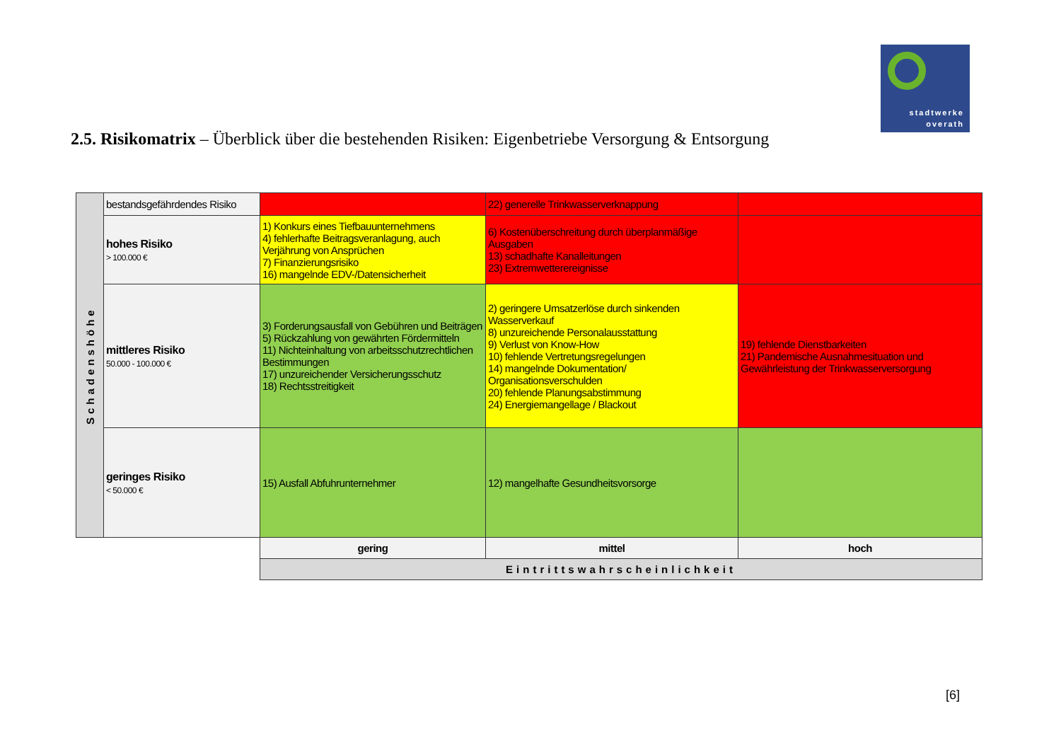stadtwerke
overath
2.5. Risikomatrix – Überblick über die bestehenden Risiken: Eigenbetriebe Versorgung & Entsorgung
| Schadenshöhe | bestandsgefährdendes Risiko | | 22) generelle Trinkwasserverknappung | |
| | hohes Risiko > 100.000 € | 1) Konkurs eines Tiefbauunternehmens 4) fehlerhafte Beitragsveranlagung, auch Verjährung von Ansprüchen 7) Finanzierungsrisiko 16) mangelnde EDV-/Datensicherheit | 6) Kostenüberschreitung durch überplanmäßige Ausgaben 13) schadhafte Kanalleitungen 23) Extremwetterereignisse | |
| | mittleres Risiko 50.000 - 100.000 € | 3) Forderungsausfall von Gebühren und Beiträgen 5) Rückzahlung von gewährten Fördermitteln 11) Nichteinhaltung von arbeitsschutzrechtlichen Bestimmungen 17) unzureichender Versicherungsschutz 18) Rechtsstreitigkeit | 2) geringere Umsatzerlöse durch sinkenden Wasserverkauf 8) unzureichende Personalausstattung 9) Verlust von Know-How 10) fehlende Vertretungsregelungen 14) mangelnde Dokumentation/ Organisationsverschulden 20) fehlende Planungsabstimmung 24) Energiemangellage / Blackout | 19) fehlende Dienstbarkeiten 21) Pandemische Ausnahmesituation und Gewährleistung der Trinkwasserversorgung |
| | geringes Risiko < 50.000 € | 15) Ausfall Abfuhrunternehmer | 12) mangelhafte Gesundheitsvorsorge | |
| | | gering | mittel | hoch |
| | | Eintrittswahrscheinlichkeit | | |
[6]